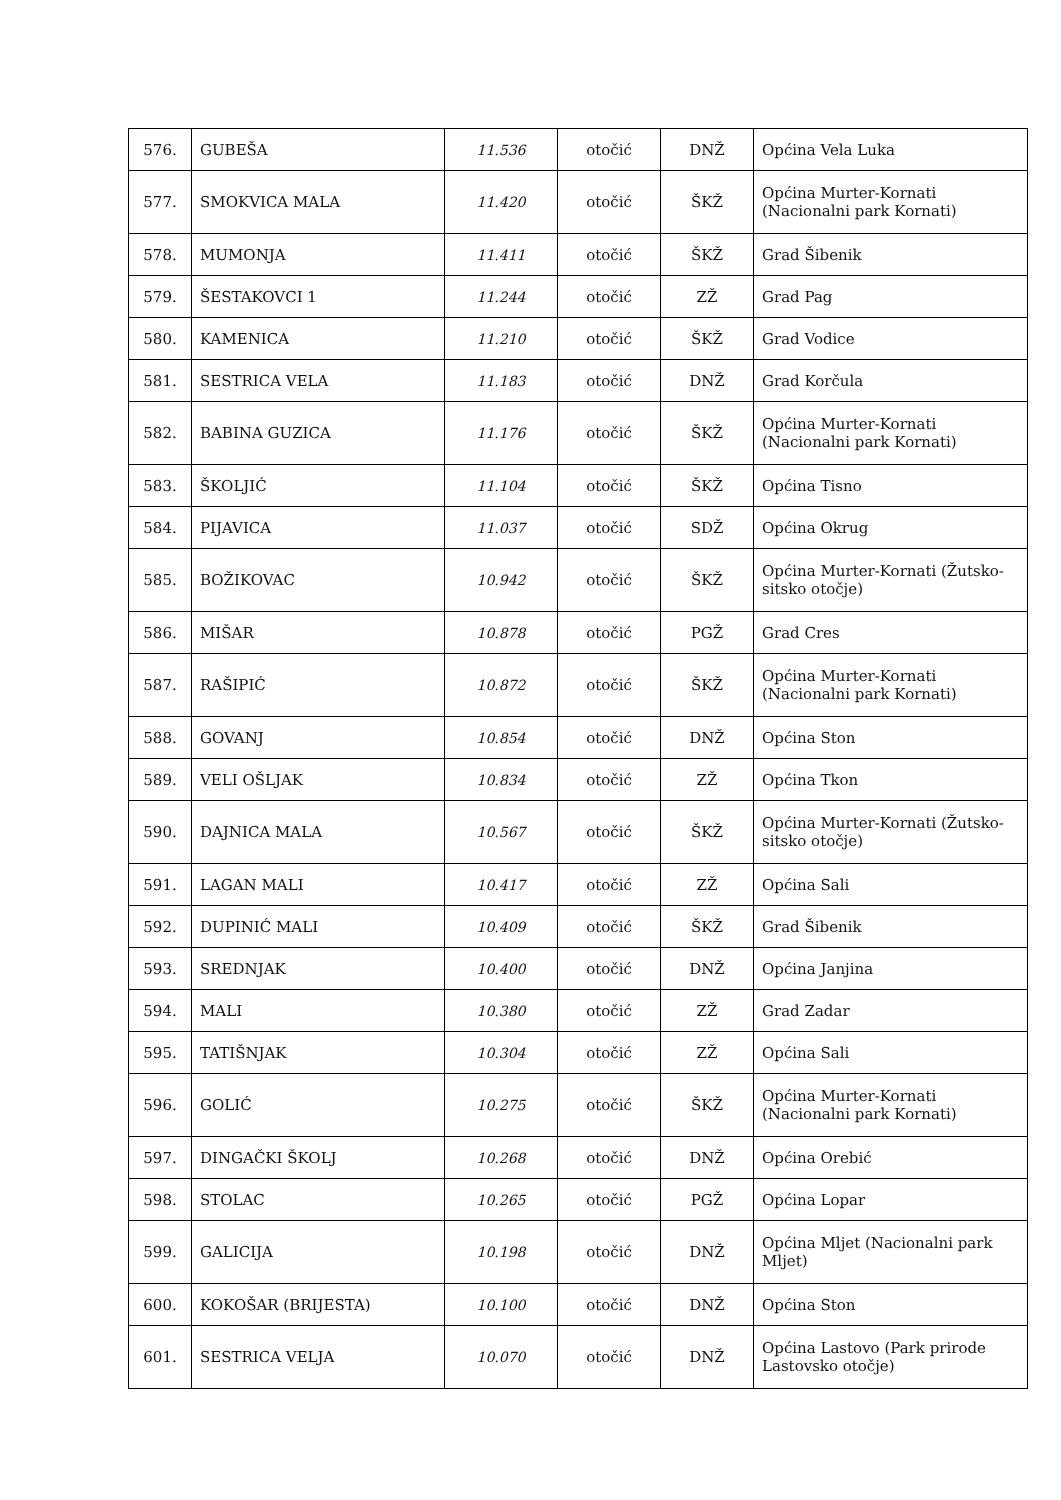| 576. | GUBEŠA | 11.536 | otočić | DNŽ | Općina Vela Luka |
| 577. | SMOKVICA MALA | 11.420 | otočić | ŠKŽ | Općina Murter-Kornati (Nacionalni park Kornati) |
| 578. | MUMONJA | 11.411 | otočić | ŠKŽ | Grad Šibenik |
| 579. | ŠESTAKOVCI 1 | 11.244 | otočić | ZŽ | Grad Pag |
| 580. | KAMENICA | 11.210 | otočić | ŠKŽ | Grad Vodice |
| 581. | SESTRICA VELA | 11.183 | otočić | DNŽ | Grad Korčula |
| 582. | BABINA GUZICA | 11.176 | otočić | ŠKŽ | Općina Murter-Kornati (Nacionalni park Kornati) |
| 583. | ŠKOLJIĆ | 11.104 | otočić | ŠKŽ | Općina Tisno |
| 584. | PIJAVICA | 11.037 | otočić | SDŽ | Općina Okrug |
| 585. | BOŽIKOVAC | 10.942 | otočić | ŠKŽ | Općina Murter-Kornati (Žutsko-sitsko otočje) |
| 586. | MIŠAR | 10.878 | otočić | PGŽ | Grad Cres |
| 587. | RAŠIPIĆ | 10.872 | otočić | ŠKŽ | Općina Murter-Kornati (Nacionalni park Kornati) |
| 588. | GOVANJ | 10.854 | otočić | DNŽ | Općina Ston |
| 589. | VELI OŠLJAK | 10.834 | otočić | ZŽ | Općina Tkon |
| 590. | DAJNICA MALA | 10.567 | otočić | ŠKŽ | Općina Murter-Kornati (Žutsko-sitsko otočje) |
| 591. | LAGAN MALI | 10.417 | otočić | ZŽ | Općina Sali |
| 592. | DUPINIĆ MALI | 10.409 | otočić | ŠKŽ | Grad Šibenik |
| 593. | SREDNJAK | 10.400 | otočić | DNŽ | Općina Janjina |
| 594. | MALI | 10.380 | otočić | ZŽ | Grad Zadar |
| 595. | TATIŠNJAK | 10.304 | otočić | ZŽ | Općina Sali |
| 596. | GOLIĆ | 10.275 | otočić | ŠKŽ | Općina Murter-Kornati (Nacionalni park Kornati) |
| 597. | DINGAČKI ŠKOLJ | 10.268 | otočić | DNŽ | Općina Orebić |
| 598. | STOLAC | 10.265 | otočić | PGŽ | Općina Lopar |
| 599. | GALICIJA | 10.198 | otočić | DNŽ | Općina Mljet (Nacionalni park Mljet) |
| 600. | KOKOŠAR (BRIJESTA) | 10.100 | otočić | DNŽ | Općina Ston |
| 601. | SESTRICA VELJA | 10.070 | otočić | DNŽ | Općina Lastovo (Park prirode Lastovsko otočje) |